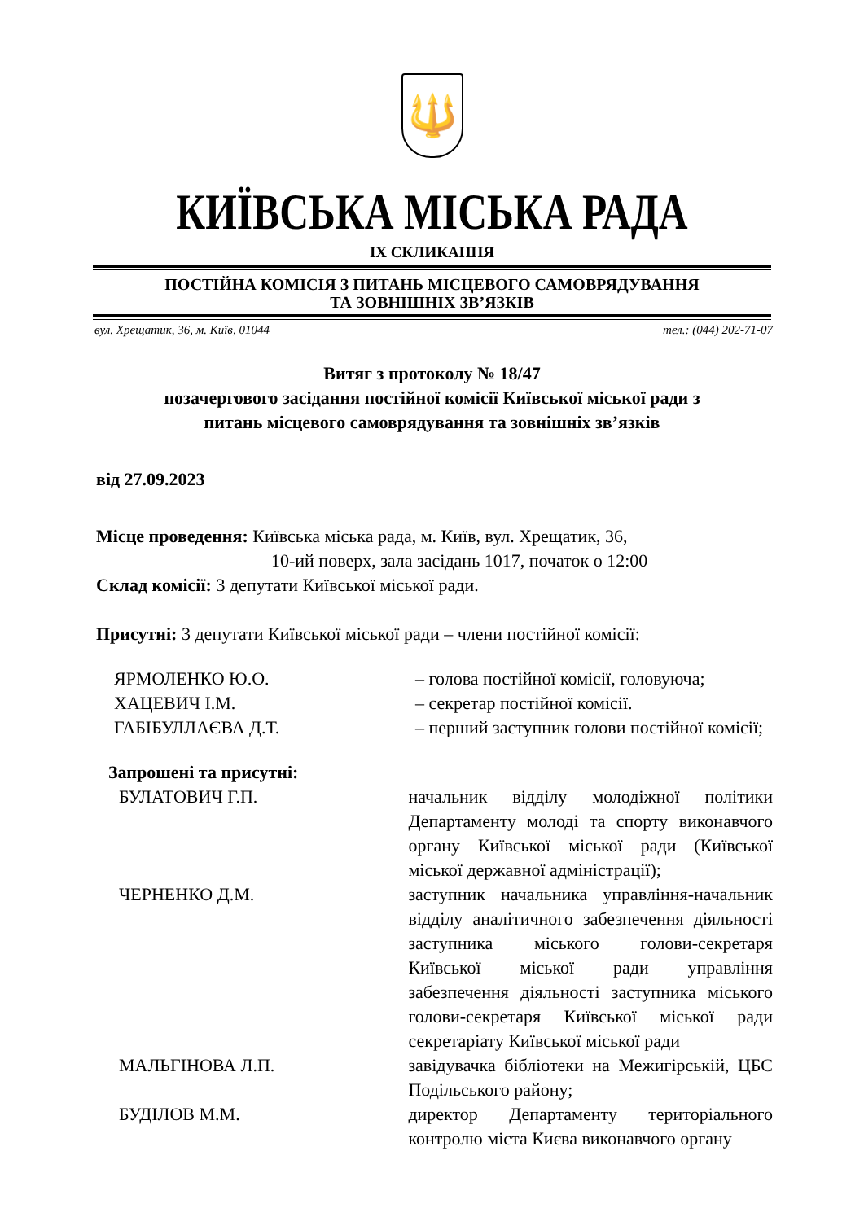🔱
КИЇВСЬКА МІСЬКА РАДА
IX СКЛИКАННЯ
ПОСТІЙНА КОМІСІЯ З ПИТАНЬ МІСЦЕВОГО САМОВРЯДУВАННЯ
ТА ЗОВНІШНІХ ЗВ’ЯЗКІВ
вул. Хрещатик, 36, м. Київ, 01044 тел.: (044) 202-71-07
Витяг з протоколу № 18/47
позачергового засідання постійної комісії Київської міської ради з
питань місцевого самоврядування та зовнішніх зв’язків
від 27.09.2023
Місце проведення: Київська міська рада, м. Київ, вул. Хрещатик, 36,
10-ий поверх, зала засідань 1017, початок о 12:00
Склад комісії: 3 депутати Київської міської ради.
Присутні: 3 депутати Київської міської ради – члени постійної комісії:
ЯРМОЛЕНКО Ю.О. – голова постійної комісії, головуюча;
ХАЦЕВИЧ І.М. – секретар постійної комісії.
ГАБІБУЛЛАЄВА Д.Т. – перший заступник голови постійної комісії;
Запрошені та присутні:
БУЛАТОВИЧ Г.П. начальник відділу молодіжної політики Департаменту молоді та спорту виконавчого органу Київської міської ради (Київської міської державної адміністрації);
ЧЕРНЕНКО Д.М. заступник начальника управління-начальник відділу аналітичного забезпечення діяльності заступника міського голови-секретаря Київської міської ради управління забезпечення діяльності заступника міського голови-секретаря Київської міської ради секретаріату Київської міської ради
МАЛЬГІНОВА Л.П. завідувачка бібліотеки на Межигірській, ЦБС Подільського району;
БУДІЛОВ М.М. директор Департаменту територіального контролю міста Києва виконавчого органу